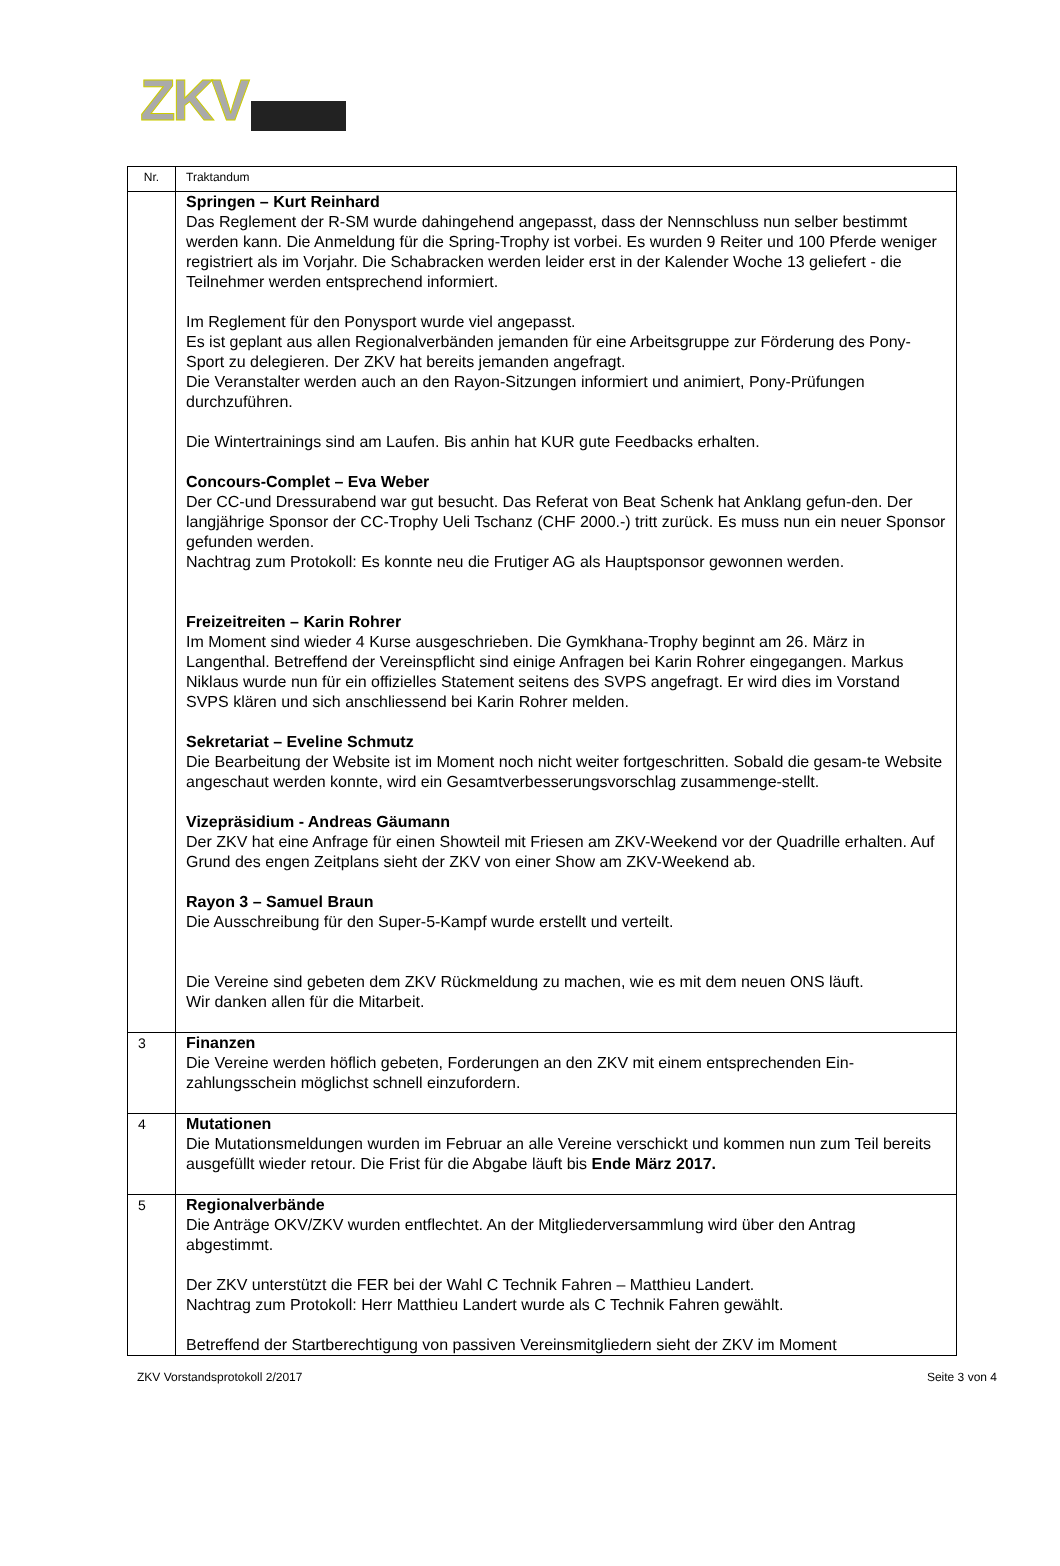ZKV
| Nr. | Traktandum |
| --- | --- |
| | Springen – Kurt Reinhard Das Reglement der R-SM wurde dahingehend angepasst, dass der Nennschluss nun selber bestimmt werden kann. Die Anmeldung für die Spring-Trophy ist vorbei. Es wurden 9 Reiter und 100 Pferde weniger registriert als im Vorjahr. Die Schabracken werden leider erst in der Kalender Woche 13 geliefert - die Teilnehmer werden entsprechend informiert. Im Reglement für den Ponysport wurde viel angepasst. Es ist geplant aus allen Regionalverbänden jemanden für eine Arbeitsgruppe zur Förderung des Pony-Sport zu delegieren. Der ZKV hat bereits jemanden angefragt. Die Veranstalter werden auch an den Rayon-Sitzungen informiert und animiert, Pony-Prüfungen durchzuführen. Die Wintertrainings sind am Laufen. Bis anhin hat KUR gute Feedbacks erhalten. Concours-Complet – Eva Weber Der CC-und Dressurabend war gut besucht. Das Referat von Beat Schenk hat Anklang gefun-den. Der langjährige Sponsor der CC-Trophy Ueli Tschanz (CHF 2000.-) tritt zurück. Es muss nun ein neuer Sponsor gefunden werden. Nachtrag zum Protokoll: Es konnte neu die Frutiger AG als Hauptsponsor gewonnen werden. Freizeitreiten – Karin Rohrer Im Moment sind wieder 4 Kurse ausgeschrieben. Die Gymkhana-Trophy beginnt am 26. März in Langenthal. Betreffend der Vereinspflicht sind einige Anfragen bei Karin Rohrer eingegangen. Markus Niklaus wurde nun für ein offizielles Statement seitens des SVPS angefragt. Er wird dies im Vorstand SVPS klären und sich anschliessend bei Karin Rohrer melden. Sekretariat – Eveline Schmutz Die Bearbeitung der Website ist im Moment noch nicht weiter fortgeschritten. Sobald die gesam-te Website angeschaut werden konnte, wird ein Gesamtverbesserungsvorschlag zusammenge-stellt. Vizepräsidium - Andreas Gäumann Der ZKV hat eine Anfrage für einen Showteil mit Friesen am ZKV-Weekend vor der Quadrille erhalten. Auf Grund des engen Zeitplans sieht der ZKV von einer Show am ZKV-Weekend ab. Rayon 3 – Samuel Braun Die Ausschreibung für den Super-5-Kampf wurde erstellt und verteilt. Die Vereine sind gebeten dem ZKV Rückmeldung zu machen, wie es mit dem neuen ONS läuft. Wir danken allen für die Mitarbeit. |
| 3 | Finanzen Die Vereine werden höflich gebeten, Forderungen an den ZKV mit einem entsprechenden Ein-zahlungsschein möglichst schnell einzufordern. |
| 4 | Mutationen Die Mutationsmeldungen wurden im Februar an alle Vereine verschickt und kommen nun zum Teil bereits ausgefüllt wieder retour. Die Frist für die Abgabe läuft bis Ende März 2017. |
| 5 | Regionalverbände Die Anträge OKV/ZKV wurden entflechtet. An der Mitgliederversammlung wird über den Antrag abgestimmt. Der ZKV unterstützt die FER bei der Wahl C Technik Fahren – Matthieu Landert. Nachtrag zum Protokoll: Herr Matthieu Landert wurde als C Technik Fahren gewählt. Betreffend der Startberechtigung von passiven Vereinsmitgliedern sieht der ZKV im Moment |
ZKV Vorstandsprotokoll 2/2017 Seite 3 von 4